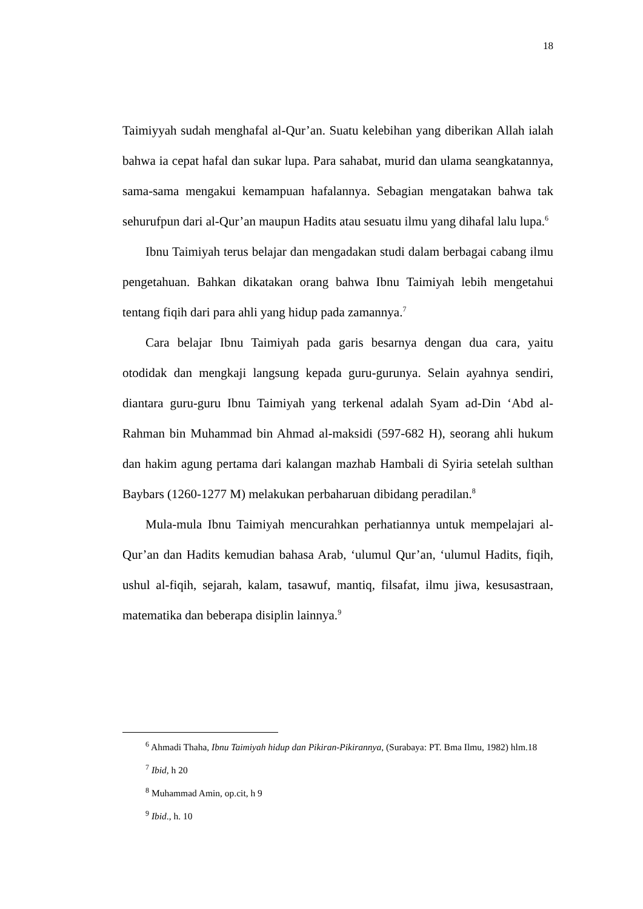18
Taimiyyah sudah menghafal al-Qur’an. Suatu kelebihan yang diberikan Allah ialah bahwa ia cepat hafal dan sukar lupa. Para sahabat, murid dan ulama seangkatannya, sama-sama mengakui kemampuan hafalannya. Sebagian mengatakan bahwa tak sehurufpun dari al-Qur’an maupun Hadits atau sesuatu ilmu yang dihafal lalu lupa.<sup>6</sup>
Ibnu Taimiyah terus belajar dan mengadakan studi dalam berbagai cabang ilmu pengetahuan. Bahkan dikatakan orang bahwa Ibnu Taimiyah lebih mengetahui tentang fiqih dari para ahli yang hidup pada zamannya.<sup>7</sup>
Cara belajar Ibnu Taimiyah pada garis besarnya dengan dua cara, yaitu otodidak dan mengkaji langsung kepada guru-gurunya. Selain ayahnya sendiri, diantara guru-guru Ibnu Taimiyah yang terkenal adalah Syam ad-Din ‘Abd al-Rahman bin Muhammad bin Ahmad al-maksidi (597-682 H), seorang ahli hukum dan hakim agung pertama dari kalangan mazhab Hambali di Syiria setelah sulthan Baybars (1260-1277 M) melakukan perbaharuan dibidang peradilan.<sup>8</sup>
Mula-mula Ibnu Taimiyah mencurahkan perhatiannya untuk mempelajari al-Qur’an dan Hadits kemudian bahasa Arab, ‘ulumul Qur’an, ‘ulumul Hadits, fiqih, ushul al-fiqih, sejarah, kalam, tasawuf, mantiq, filsafat, ilmu jiwa, kesusastraan, matematika dan beberapa disiplin lainnya.<sup>9</sup>
<sup>6</sup> Ahmadi Thaha, Ibnu Taimiyah hidup dan Pikiran-Pikirannya, (Surabaya: PT. Bma Ilmu, 1982) hlm.18
<sup>7</sup> Ibid, h 20
<sup>8</sup> Muhammad Amin, op.cit, h 9
<sup>9</sup> Ibid., h. 10